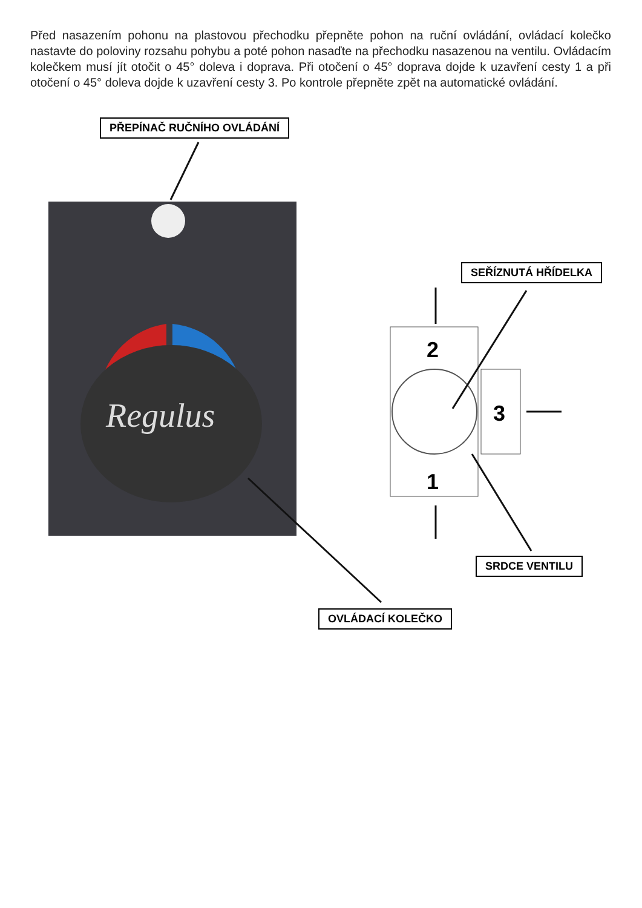Před nasazením pohonu na plastovou přechodku přepněte pohon na ruční ovládání, ovládací kolečko nastavte do poloviny rozsahu pohybu a poté pohon nasaďte na přechodku nasazenou na ventilu. Ovládacím kolečkem musí jít otočit o 45° doleva i doprava. Při otočení o 45° doprava dojde k uzavření cesty 1 a při otočení o 45° doleva dojde k uzavření cesty 3. Po kontrole přepněte zpět na automatické ovládání.
PŘEPÍNAČ RUČNÍHO OVLÁDÁNÍ
Regulus
2
1
3
SEŘÍZNUTÁ HŘÍDELKA
SRDCE VENTILU
OVLÁDACÍ KOLEČKO